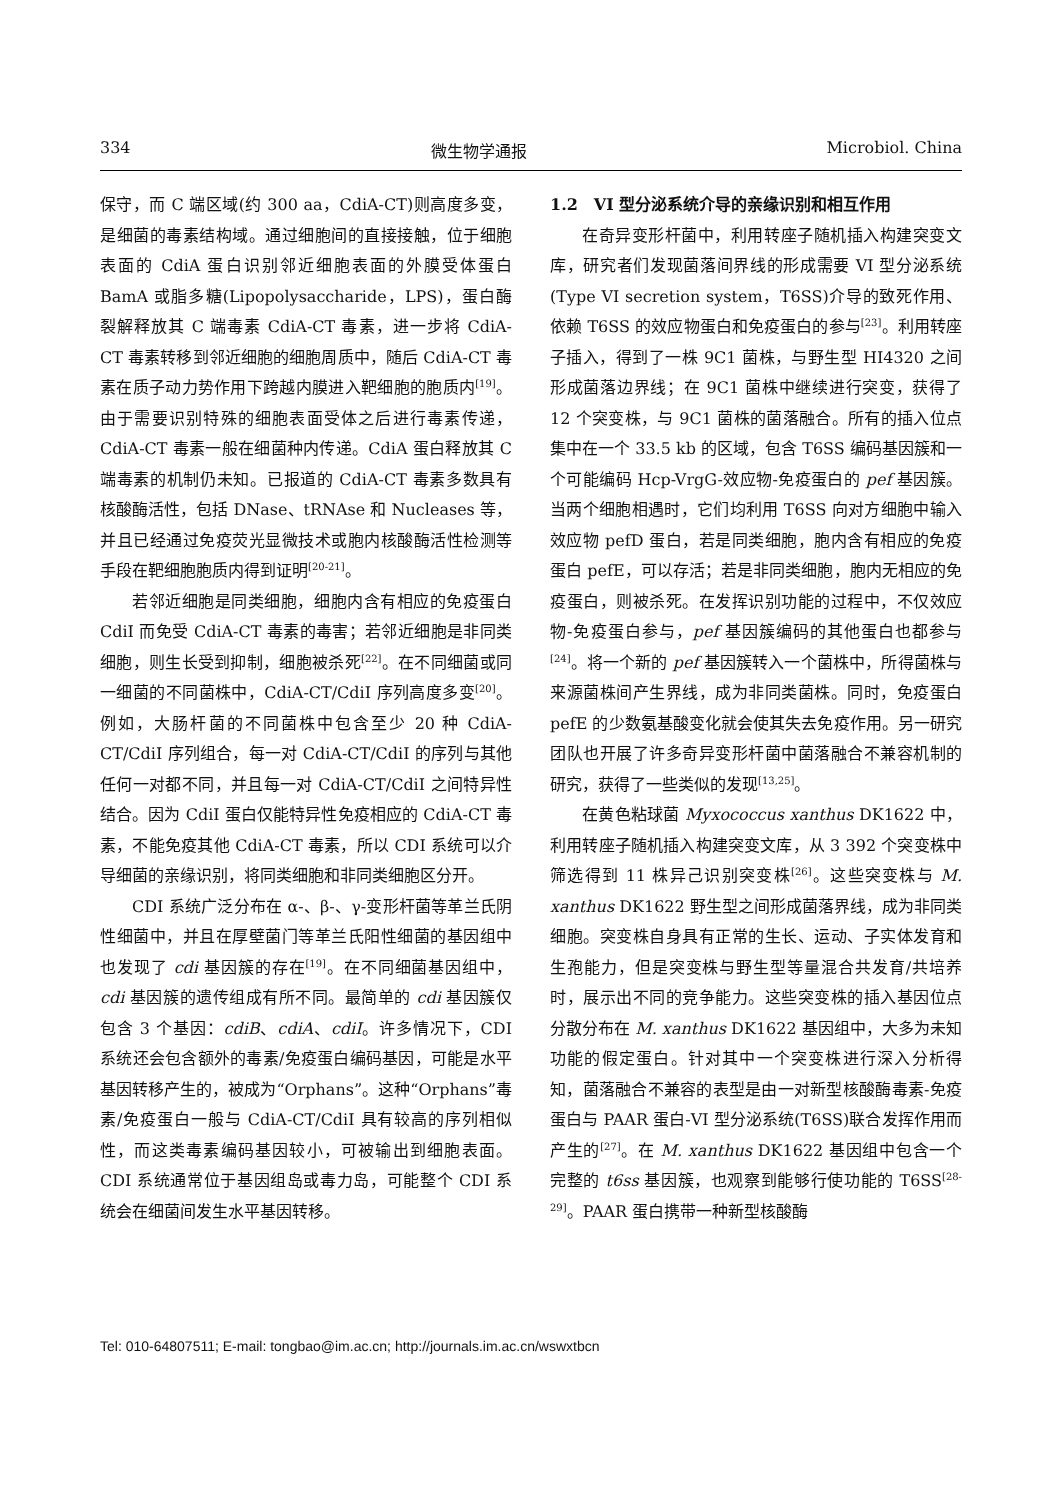334 微生物学通报 Microbiol. China
保守，而 C 端区域(约 300 aa，CdiA-CT)则高度多变，是细菌的毒素结构域。通过细胞间的直接接触，位于细胞表面的 CdiA 蛋白识别邻近细胞表面的外膜受体蛋白 BamA 或脂多糖(Lipopolysaccharide，LPS)，蛋白酶裂解释放其 C 端毒素 CdiA-CT 毒素，进一步将 CdiA-CT 毒素转移到邻近细胞的细胞周质中，随后 CdiA-CT 毒素在质子动力势作用下跨越内膜进入靶细胞的胞质内<sup>[19]</sup>。由于需要识别特殊的细胞表面受体之后进行毒素传递，CdiA-CT 毒素一般在细菌种内传递。CdiA 蛋白释放其 C 端毒素的机制仍未知。已报道的 CdiA-CT 毒素多数具有核酸酶活性，包括 DNase、tRNAse 和 Nucleases 等，并且已经通过免疫荧光显微技术或胞内核酸酶活性检测等手段在靶细胞胞质内得到证明<sup>[20-21]</sup>。
若邻近细胞是同类细胞，细胞内含有相应的免疫蛋白 CdiI 而免受 CdiA-CT 毒素的毒害；若邻近细胞是非同类细胞，则生长受到抑制，细胞被杀死<sup>[22]</sup>。在不同细菌或同一细菌的不同菌株中，CdiA-CT/CdiI 序列高度多变<sup>[20]</sup>。例如，大肠杆菌的不同菌株中包含至少 20 种 CdiA-CT/CdiI 序列组合，每一对 CdiA-CT/CdiI 的序列与其他任何一对都不同，并且每一对 CdiA-CT/CdiI 之间特异性结合。因为 CdiI 蛋白仅能特异性免疫相应的 CdiA-CT 毒素，不能免疫其他 CdiA-CT 毒素，所以 CDI 系统可以介导细菌的亲缘识别，将同类细胞和非同类细胞区分开。
CDI 系统广泛分布在 α-、β-、γ-变形杆菌等革兰氏阴性细菌中，并且在厚壁菌门等革兰氏阳性细菌的基因组中也发现了 cdi 基因簇的存在<sup>[19]</sup>。在不同细菌基因组中，cdi 基因簇的遗传组成有所不同。最简单的 cdi 基因簇仅包含 3 个基因：cdiB、cdiA、cdiI。许多情况下，CDI 系统还会包含额外的毒素/免疫蛋白编码基因，可能是水平基因转移产生的，被成为“Orphans”。这种“Orphans”毒素/免疫蛋白一般与 CdiA-CT/CdiI 具有较高的序列相似性，而这类毒素编码基因较小，可被输出到细胞表面。CDI 系统通常位于基因组岛或毒力岛，可能整个 CDI 系统会在细菌间发生水平基因转移。
1.2　VI 型分泌系统介导的亲缘识别和相互作用
在奇异变形杆菌中，利用转座子随机插入构建突变文库，研究者们发现菌落间界线的形成需要 VI 型分泌系统(Type VI secretion system，T6SS)介导的致死作用、依赖 T6SS 的效应物蛋白和免疫蛋白的参与<sup>[23]</sup>。利用转座子插入，得到了一株 9C1 菌株，与野生型 HI4320 之间形成菌落边界线；在 9C1 菌株中继续进行突变，获得了 12 个突变株，与 9C1 菌株的菌落融合。所有的插入位点集中在一个 33.5 kb 的区域，包含 T6SS 编码基因簇和一个可能编码 Hcp-VrgG-效应物-免疫蛋白的 pef 基因簇。当两个细胞相遇时，它们均利用 T6SS 向对方细胞中输入效应物 pefD 蛋白，若是同类细胞，胞内含有相应的免疫蛋白 pefE，可以存活；若是非同类细胞，胞内无相应的免疫蛋白，则被杀死。在发挥识别功能的过程中，不仅效应物-免疫蛋白参与，pef 基因簇编码的其他蛋白也都参与<sup>[24]</sup>。将一个新的 pef 基因簇转入一个菌株中，所得菌株与来源菌株间产生界线，成为非同类菌株。同时，免疫蛋白 pefE 的少数氨基酸变化就会使其失去免疫作用。另一研究团队也开展了许多奇异变形杆菌中菌落融合不兼容机制的研究，获得了一些类似的发现<sup>[13,25]</sup>。
在黄色粘球菌 Myxococcus xanthus DK1622 中，利用转座子随机插入构建突变文库，从 3 392 个突变株中筛选得到 11 株异己识别突变株<sup>[26]</sup>。这些突变株与 M. xanthus DK1622 野生型之间形成菌落界线，成为非同类细胞。突变株自身具有正常的生长、运动、子实体发育和生孢能力，但是突变株与野生型等量混合共发育/共培养时，展示出不同的竞争能力。这些突变株的插入基因位点分散分布在 M. xanthus DK1622 基因组中，大多为未知功能的假定蛋白。针对其中一个突变株进行深入分析得知，菌落融合不兼容的表型是由一对新型核酸酶毒素-免疫蛋白与 PAAR 蛋白-VI 型分泌系统(T6SS)联合发挥作用而产生的<sup>[27]</sup>。在 M. xanthus DK1622 基因组中包含一个完整的 t6ss 基因簇，也观察到能够行使功能的 T6SS<sup>[28-29]</sup>。PAAR 蛋白携带一种新型核酸酶
Tel: 010-64807511; E-mail: tongbao@im.ac.cn; http://journals.im.ac.cn/wswxtbcn